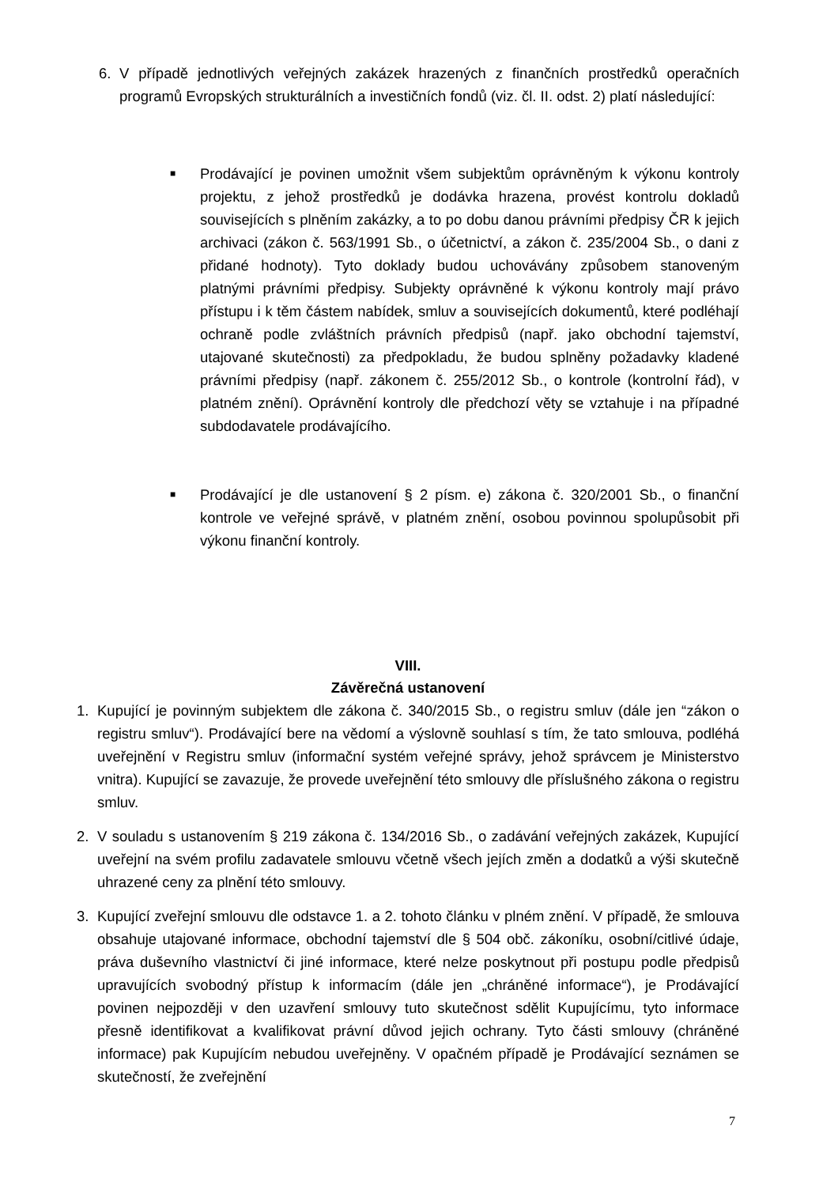6. V případě jednotlivých veřejných zakázek hrazených z finančních prostředků operačních programů Evropských strukturálních a investičních fondů (viz. čl. II. odst. 2) platí následující:
■ Prodávající je povinen umožnit všem subjektům oprávněným k výkonu kontroly projektu, z jehož prostředků je dodávka hrazena, provést kontrolu dokladů souvisejících s plněním zakázky, a to po dobu danou právními předpisy ČR k jejich archivaci (zákon č. 563/1991 Sb., o účetnictví, a zákon č. 235/2004 Sb., o dani z přidané hodnoty). Tyto doklady budou uchovávány způsobem stanoveným platnými právními předpisy. Subjekty oprávněné k výkonu kontroly mají právo přístupu i k těm částem nabídek, smluv a souvisejících dokumentů, které podléhají ochraně podle zvláštních právních předpisů (např. jako obchodní tajemství, utajované skutečnosti) za předpokladu, že budou splněny požadavky kladené právními předpisy (např. zákonem č. 255/2012 Sb., o kontrole (kontrolní řád), v platném znění). Oprávnění kontroly dle předchozí věty se vztahuje i na případné subdodavatele prodávajícího.
■ Prodávající je dle ustanovení § 2 písm. e) zákona č. 320/2001 Sb., o finanční kontrole ve veřejné správě, v platném znění, osobou povinnou spolupůsobit při výkonu finanční kontroly.
VIII.
Závěrečná ustanovení
1. Kupující je povinným subjektem dle zákona č. 340/2015 Sb., o registru smluv (dále jen “zákon o registru smluv“). Prodávající bere na vědomí a výslovně souhlasí s tím, že tato smlouva, podléhá uveřejnění v Registru smluv (informační systém veřejné správy, jehož správcem je Ministerstvo vnitra). Kupující se zavazuje, že provede uveřejnění této smlouvy dle příslušného zákona o registru smluv.
2. V souladu s ustanovením § 219 zákona č. 134/2016 Sb., o zadávání veřejných zakázek, Kupující uveřejní na svém profilu zadavatele smlouvu včetně všech jejích změn a dodatků a výši skutečně uhrazené ceny za plnění této smlouvy.
3. Kupující zveřejní smlouvu dle odstavce 1. a 2. tohoto článku v plném znění. V případě, že smlouva obsahuje utajované informace, obchodní tajemství dle § 504 obč. zákoníku, osobní/citlivé údaje, práva duševního vlastnictví či jiné informace, které nelze poskytnout při postupu podle předpisů upravujících svobodný přístup k informacím (dále jen „chráněné informace“), je Prodávající povinen nejpozději v den uzavření smlouvy tuto skutečnost sdělit Kupujícímu, tyto informace přesně identifikovat a kvalifikovat právní důvod jejich ochrany. Tyto části smlouvy (chráněné informace) pak Kupujícím nebudou uveřejněny. V opačném případě je Prodávající seznámen se skutečností, že zveřejnění
7